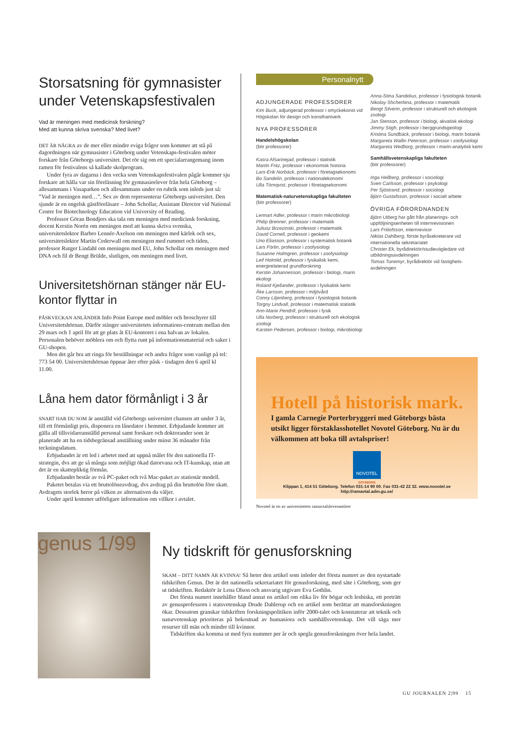Storsatsning för gymnasister under Vetenskapsfestivalen
Vad är meningen med medicinsk forskning?
Med att kunna skriva svenska? Med livet?
DET ÄR NÅGRA av de mer eller mindre eviga frågor som kommer att stå på dagordningen när gymnasister i Göteborg under Vetenskaps-festivalen möter forskare från Göteborgs universitet. Det rör sig om ett specialarrangemang inom ramen för festivalens så kallade skolprogram.
Under fyra av dagarna i den vecka som Vetenskapsfestivalen pågår kommer sju forskare att hålla var sin föreläsning för gymnasieelever från hela Göteborg – allesammans i Vasaparken och allesammans under en rubrik som inleds just så: ”Vad är meningen med…”. Sex av dem representerar Göteborgs universitet. Den sjunde är en engelsk gästföreläsare – John Schollar, Assistant Director vid National Centre for Biotechnology Education vid University of Reading.
Professor Göran Bondjers ska tala om meningen med medicinsk forskning, docent Kerstin Norén om meningen med att kunna skriva svenska, universitetslektor Barbro Lennér-Axelson om meningen med kärlek och sex, universitetslektor Martin Cederwall om meningen med rummet och tiden, professor Rutger Lindahl om meningen med EU, John Schollar om meningen med DNA och fil dr Bengt Brülde, slutligen, om meningen med livet.
Universitetshörnan stänger när EU-kontor flyttar in
PÅSKVECKAN ANLÄNDER Info Point Europe med möbler och broschyrer till Universitetshörnan. Därför stänger universitetets informations-centrum mellan den 29 mars och 1 april för att ge plats åt EU-kontoret i ena halvan av lokalen. Personalen behöver möblera om och flytta runt på informationsmaterial och saker i GU-shopen.
Men det går bra att ringa för beställningar och andra frågor som vanligt på tel: 773 54 00. Universitetshörnan öppnar åter efter påsk - tisdagen den 6 april kl 11.00.
Låna hem dator förmånligt i 3 år
SNART HAR DU SOM är anställd vid Göteborgs universitet chansen att under 3 år, till ett förmånligt pris, disponera en lånedator i hemmet. Erbjudande kommer att gälla all tillsvidareanställd personal samt forskare och doktorander som är planerade att ha en tidsbegränsad anställning under minst 36 månader från teckningsdatum.
Erbjudandet är ett led i arbetet med att uppnå målet för den nationella IT-strategin, dvs att ge så många som möjligt ökad datorvana och IT-kunskap, utan att det är en skattepliktig förmån.
Erbjudandet består av två PC-paket och två Mac-paket av stationär modell.
Paketet betalas via ett bruttolöneavdrag, dvs avdrag på din bruttolön före skatt. Avdragets storlek beror på vilken av alternativen du väljer.
Under april kommer utförligare information om villkor i avtalet.
Personalnytt
ADJUNGERADE PROFESSORER
Kim Buck, adjungerad professor i smyckekonst vid Högskolan för design och konsthantverk
NYA PROFESSORER
Handelshögskolan
(bitr professorer)
Kasra Afsarinejad, professor i statistik
Martin Fritz, professor i ekonomisk historia
Lars-Erik Norbäck, professor i företagsekonomi
Bo Sandelin, professor i nationalekonomi
Ulla Törnqvist, professor i företagsekonomi
Matematisk-naturvetenskapliga fakulteten
(bitr professorer)
Lennart Adler, professor i marin mikrobiologi
Philip Brenner, professor i matematik
Juliusz Brzezinski, professor i matematik
David Cornell, professor i geokemi
Uno Eliasson, professor i systematisk botanik
Lars Förlin, professor i zoofysiologi
Susanne Holmgren, professor i zoofysiologi
Leif Holmlid, professor i fysikalisk kemi, energirelaterad grundforskning
Kerstin Johannesson, professor i biologi, marin ekologi
Roland Kjellander, professor i fysikalisk kemi
Åke Larsson, professor i miljövård
Conny Liljenberg, professor i fysiologisk botanik
Torgny Lindvall, professor i matematisk statistik
Ann-Marie Pendrill, professor i fysik
Ulla Norberg, professor i strukturell och ekologisk zoologi
Karsten Pedersen, professor i biologi, mikrobiologi
Anna-Stina Sandelius, professor i fysiologisk botanik
Nikolay Shcherbina, professor i matematik
Bengt Silverin, professor i strukturell och ekologisk zoologi
Jan Stenson, professor i biologi, akvatisk ekologi
Jimmy Stigh, professor i berggrundsgeologi
Kristina Sundbäck, professor i biologi, marin botanik
Margareta Wallin Peterson, professor i zoofysiologi
Margareta Wedborg, professor i marin-analytisk kemi
Samhällsvetenskapliga fakulteten
(bitr professorer)
Inga Hellberg, professor i sociologi
Sven Carlsson, professor i psykologi
Per Sjöstrand, professor i sociologi
Björn Gustafsson, professor i socialt arbete
ÖVRIGA FÖRORDNANDEN
Björn Utberg har gått från planerings- och uppföljningsenheten till internrevisionen
Lars Fritiofsson, internrevisor
Niklas Dahlberg, förste byråsekreterare vid internationella sekretariatet
Christer Ek, byrådirektör/studievägledare vid utbildningsavdelningen
Tomas Tunemyr, byrådirektör vid fastighets-avdelningen
Hotell på historisk mark.
I gamla Carnegie Porterbryggeri med Göteborgs bästa utsikt ligger förstaklasshotellet Novotel Göteborg. Nu är du välkommen att boka till avtalspriser!
NOVOTEL
GÖTEBORG
Klippan 1, 414 51 Göteborg. Telefon 031-14 90 00. Fax 031-42 22 32. www.novotel.se
http://ramavtal.adm.gu.se/
Novotel är en av universitetets ramavtalsleverantörer
genus 1/99
Ny tidskrift för genusforskning
SKAM – DITT NAMN ÄR KVINNA! Så heter den artikel som inleder det första numret av den nystartade tidskriften Genus. Det är det nationella sekretariatet för genusforskning, med säte i Göteborg, som ger ut tidskriften. Redaktör är Lena Olson och ansvarig utgivare Eva Gothlin.
Det första numret innehåller bland annat en artikel om olika liv för bögar och lesbiska, ett porträtt av genusprofessorn i statsvetenskap Drude Dahlerup och en artikel som berättar att mansforskningen ökar. Dessutom granskar tidskriften forskningspolitiken inför 2000-talet och konstaterar att teknik och naturvetenskap prioriteras på bekostnad av humaniora och samhällsvetenskap. Det vill säga mer resurser till män och mindre till kvinnor.
Tidskriften ska komma ut med fyra nummer per år och spegla genusforskningen över hela landet.
GU JOURNALEN 2|99 15